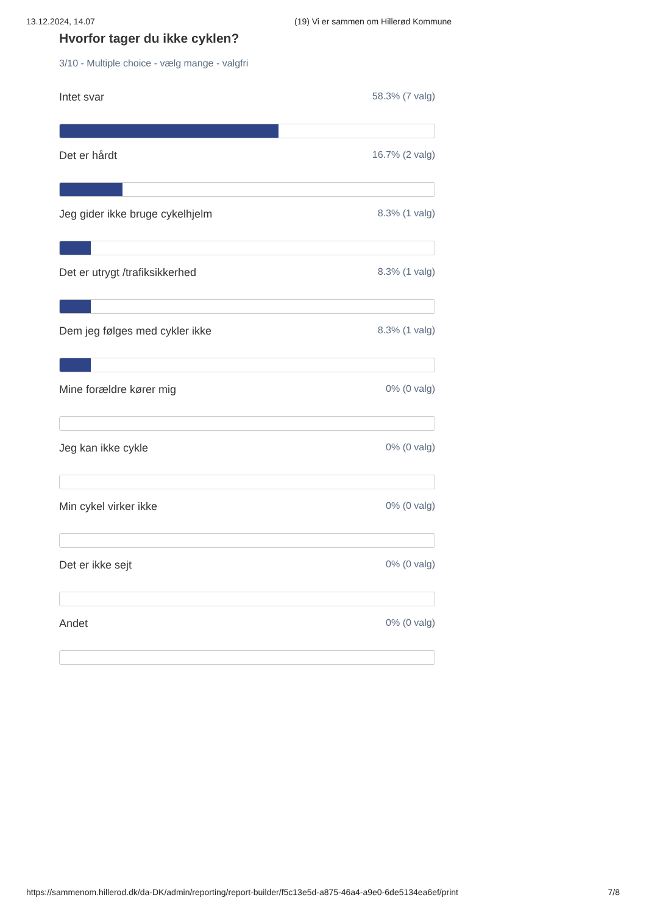13.12.2024, 14.07 (19) Vi er sammen om Hillerød Kommune
Hvorfor tager du ikke cyklen?
3/10 - Multiple choice - vælg mange - valgfri
Intet svar 58.3% (7 valg)
Det er hårdt 16.7% (2 valg)
Jeg gider ikke bruge cykelhjelm 8.3% (1 valg)
Det er utrygt /trafiksikkerhed 8.3% (1 valg)
Dem jeg følges med cykler ikke 8.3% (1 valg)
Mine forældre kører mig 0% (0 valg)
Jeg kan ikke cykle 0% (0 valg)
Min cykel virker ikke 0% (0 valg)
Det er ikke sejt 0% (0 valg)
Andet 0% (0 valg)
https://sammenom.hillerod.dk/da-DK/admin/reporting/report-builder/f5c13e5d-a875-46a4-a9e0-6de5134ea6ef/print 7/8